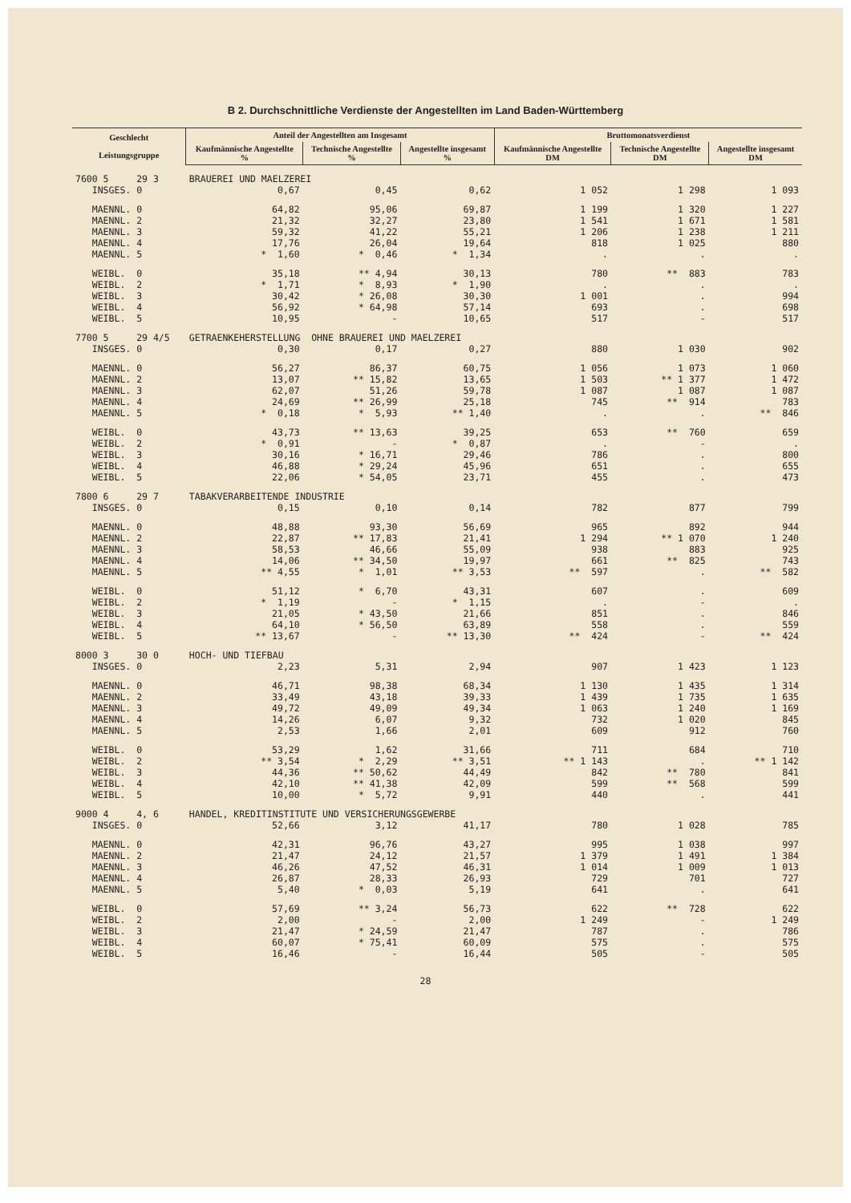B 2. Durchschnittliche Verdienste der Angestellten im Land Baden-Württemberg
| Geschlecht Leistungsgruppe | Anteil der Angestellten am Insgesamt | | | Bruttomonatsverdienst | | |
| --- | --- | --- | --- | --- | --- | --- |
| | Kaufmännische Angestellte % | Technische Angestellte % | Angestellte insgesamt % | Kaufmännische Angestellte DM | Technische Angestellte DM | Angestellte insgesamt DM |
| 7600 5 29 3 | BRAUEREI UND MAELZEREI | | | | | |
| INSGES. 0 | 0,67 | 0,45 | 0,62 | 1 052 | 1 298 | 1 093 |
| MAENNL. 0 | 64,82 | 95,06 | 69,87 | 1 199 | 1 320 | 1 227 |
| MAENNL. 2 | 21,32 | 32,27 | 23,80 | 1 541 | 1 671 | 1 581 |
| MAENNL. 3 | 59,32 | 41,22 | 55,21 | 1 206 | 1 238 | 1 211 |
| MAENNL. 4 | 17,76 | 26,04 | 19,64 | 818 | 1 025 | 880 |
| MAENNL. 5 | * 1,60 | * 0,46 | * 1,34 | . | . | . |
| WEIBL. 0 | 35,18 | ** 4,94 | 30,13 | 780 | ** 883 | 783 |
| WEIBL. 2 | * 1,71 | * 8,93 | * 1,90 | . | . | . |
| WEIBL. 3 | 30,42 | * 26,08 | 30,30 | 1 001 | . | 994 |
| WEIBL. 4 | 56,92 | * 64,98 | 57,14 | 693 | . | 698 |
| WEIBL. 5 | 10,95 | - | 10,65 | 517 | - | 517 |
| 7700 5 29 4/5 | GETRAENKEHERSTELLUNG OHNE BRAUEREI UND MAELZEREI | | | | | |
| INSGES. 0 | 0,30 | 0,17 | 0,27 | 880 | 1 030 | 902 |
| MAENNL. 0 | 56,27 | 86,37 | 60,75 | 1 056 | 1 073 | 1 060 |
| MAENNL. 2 | 13,07 | ** 15,82 | 13,65 | 1 503 | ** 1 377 | 1 472 |
| MAENNL. 3 | 62,07 | 51,26 | 59,78 | 1 087 | 1 087 | 1 087 |
| MAENNL. 4 | 24,69 | ** 26,99 | 25,18 | 745 | ** 914 | 783 |
| MAENNL. 5 | * 0,18 | * 5,93 | ** 1,40 | . | . | ** 846 |
| WEIBL. 0 | 43,73 | ** 13,63 | 39,25 | 653 | ** 760 | 659 |
| WEIBL. 2 | * 0,91 | - | * 0,87 | . | - | . |
| WEIBL. 3 | 30,16 | * 16,71 | 29,46 | 786 | . | 800 |
| WEIBL. 4 | 46,88 | * 29,24 | 45,96 | 651 | . | 655 |
| WEIBL. 5 | 22,06 | * 54,05 | 23,71 | 455 | . | 473 |
| 7800 6 29 7 | TABAKVERARBEITENDE INDUSTRIE | | | | | |
| INSGES. 0 | 0,15 | 0,10 | 0,14 | 782 | 877 | 799 |
| MAENNL. 0 | 48,88 | 93,30 | 56,69 | 965 | 892 | 944 |
| MAENNL. 2 | 22,87 | ** 17,83 | 21,41 | 1 294 | ** 1 070 | 1 240 |
| MAENNL. 3 | 58,53 | 46,66 | 55,09 | 938 | 883 | 925 |
| MAENNL. 4 | 14,06 | ** 34,50 | 19,97 | 661 | ** 825 | 743 |
| MAENNL. 5 | ** 4,55 | * 1,01 | ** 3,53 | ** 597 | . | ** 582 |
| WEIBL. 0 | 51,12 | * 6,70 | 43,31 | 607 | . | 609 |
| WEIBL. 2 | * 1,19 | - | * 1,15 | . | - | . |
| WEIBL. 3 | 21,05 | * 43,50 | 21,66 | 851 | . | 846 |
| WEIBL. 4 | 64,10 | * 56,50 | 63,89 | 558 | . | 559 |
| WEIBL. 5 | ** 13,67 | - | ** 13,30 | ** 424 | - | ** 424 |
| 8000 3 30 0 | HOCH- UND TIEFBAU | | | | | |
| INSGES. 0 | 2,23 | 5,31 | 2,94 | 907 | 1 423 | 1 123 |
| MAENNL. 0 | 46,71 | 98,38 | 68,34 | 1 130 | 1 435 | 1 314 |
| MAENNL. 2 | 33,49 | 43,18 | 39,33 | 1 439 | 1 735 | 1 635 |
| MAENNL. 3 | 49,72 | 49,09 | 49,34 | 1 063 | 1 240 | 1 169 |
| MAENNL. 4 | 14,26 | 6,07 | 9,32 | 732 | 1 020 | 845 |
| MAENNL. 5 | 2,53 | 1,66 | 2,01 | 609 | 912 | 760 |
| WEIBL. 0 | 53,29 | 1,62 | 31,66 | 711 | 684 | 710 |
| WEIBL. 2 | ** 3,54 | * 2,29 | ** 3,51 | ** 1 143 | . | ** 1 142 |
| WEIBL. 3 | 44,36 | ** 50,62 | 44,49 | 842 | ** 780 | 841 |
| WEIBL. 4 | 42,10 | ** 41,38 | 42,09 | 599 | ** 568 | 599 |
| WEIBL. 5 | 10,00 | * 5,72 | 9,91 | 440 | . | 441 |
| 9000 4 4, 6 | HANDEL, KREDITINSTITUTE UND VERSICHERUNGSGEWERBE | | | | | |
| INSGES. 0 | 52,66 | 3,12 | 41,17 | 780 | 1 028 | 785 |
| MAENNL. 0 | 42,31 | 96,76 | 43,27 | 995 | 1 038 | 997 |
| MAENNL. 2 | 21,47 | 24,12 | 21,57 | 1 379 | 1 491 | 1 384 |
| MAENNL. 3 | 46,26 | 47,52 | 46,31 | 1 014 | 1 009 | 1 013 |
| MAENNL. 4 | 26,87 | 28,33 | 26,93 | 729 | 701 | 727 |
| MAENNL. 5 | 5,40 | * 0,03 | 5,19 | 641 | . | 641 |
| WEIBL. 0 | 57,69 | ** 3,24 | 56,73 | 622 | ** 728 | 622 |
| WEIBL. 2 | 2,00 | - | 2,00 | 1 249 | - | 1 249 |
| WEIBL. 3 | 21,47 | * 24,59 | 21,47 | 787 | . | 786 |
| WEIBL. 4 | 60,07 | * 75,41 | 60,09 | 575 | . | 575 |
| WEIBL. 5 | 16,46 | - | 16,44 | 505 | - | 505 |
28